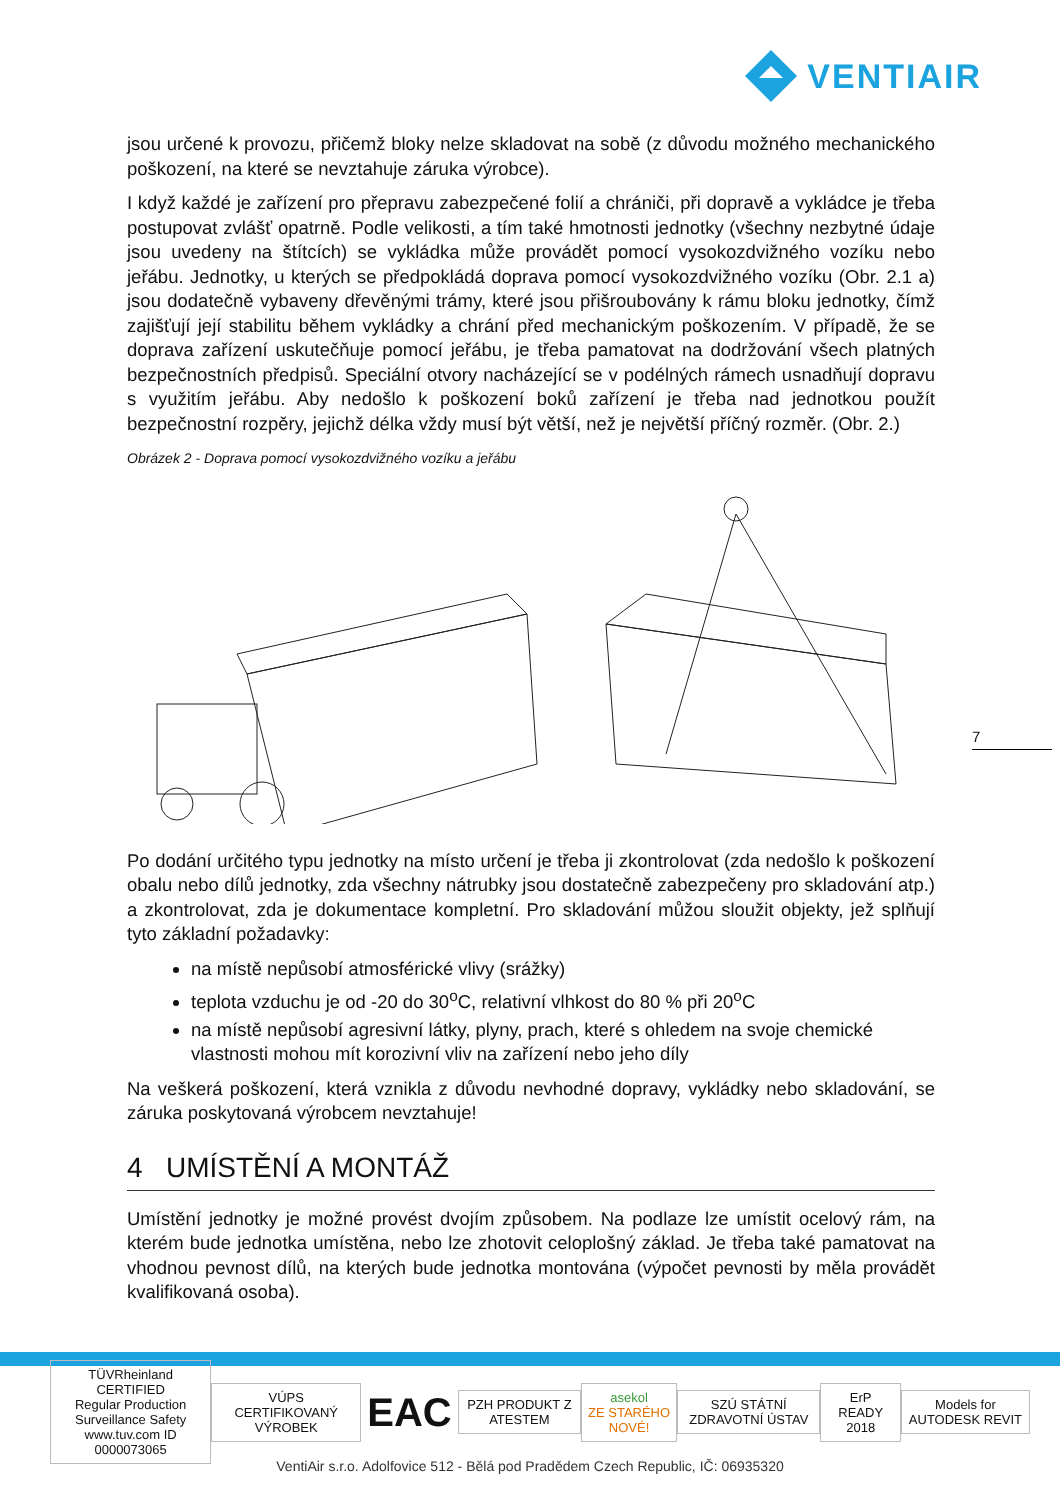VENTIAIR
jsou určené k provozu, přičemž bloky nelze skladovat na sobě (z důvodu možného mechanického poškození, na které se nevztahuje záruka výrobce).
I když každé je zařízení pro přepravu zabezpečené folií a chrániči, při dopravě a vykládce je třeba postupovat zvlášť opatrně. Podle velikosti, a tím také hmotnosti jednotky (všechny nezbytné údaje jsou uvedeny na štítcích) se vykládka může provádět pomocí vysokozdvižného vozíku nebo jeřábu. Jednotky, u kterých se předpokládá doprava pomocí vysokozdvižného vozíku (Obr. 2.1 a) jsou dodatečně vybaveny dřevěnými trámy, které jsou přišroubovány k rámu bloku jednotky, čímž zajišťují její stabilitu během vykládky a chrání před mechanickým poškozením. V případě, že se doprava zařízení uskutečňuje pomocí jeřábu, je třeba pamatovat na dodržování všech platných bezpečnostních předpisů. Speciální otvory nacházející se v podélných rámech usnadňují dopravu s využitím jeřábu. Aby nedošlo k poškození boků zařízení je třeba nad jednotkou použít bezpečnostní rozpěry, jejichž délka vždy musí být větší, než je největší příčný rozměr. (Obr. 2.)
Obrázek 2 - Doprava pomocí vysokozdvižného vozíku a jeřábu
Po dodání určitého typu jednotky na místo určení je třeba ji zkontrolovat (zda nedošlo k poškození obalu nebo dílů jednotky, zda všechny nátrubky jsou dostatečně zabezpečeny pro skladování atp.) a zkontrolovat, zda je dokumentace kompletní. Pro skladování můžou sloužit objekty, jež splňují tyto základní požadavky:
na místě nepůsobí atmosférické vlivy (srážky)
teplota vzduchu je od -20 do 30<sup>o</sup>C, relativní vlhkost do 80 % při 20<sup>o</sup>C
na místě nepůsobí agresivní látky, plyny, prach, které s ohledem na svoje chemické vlastnosti mohou mít korozivní vliv na zařízení nebo jeho díly
Na veškerá poškození, která vznikla z důvodu nevhodné dopravy, vykládky nebo skladování, se záruka poskytovaná výrobcem nevztahuje!
4 UMÍSTĚNÍ A MONTÁŽ
Umístění jednotky je možné provést dvojím způsobem. Na podlaze lze umístit ocelový rám, na kterém bude jednotka umístěna, nebo lze zhotovit celoplošný základ. Je třeba také pamatovat na vhodnou pevnost dílů, na kterých bude jednotka montována (výpočet pevnosti by měla provádět kvalifikovaná osoba).
7
TÜVRheinland CERTIFIED
Regular Production Surveillance Safety
www.tuv.com ID 0000073065
VÚPS CERTIFIKOVANÝ VÝROBEK
EAC
PZH PRODUKT Z ATESTEM
asekol
ZE STARÉHO NOVÉ!
SZÚ STÁTNÍ ZDRAVOTNÍ ÚSTAV ErP READY 2018 Models for AUTODESK REVIT
VentiAir s.r.o. Adolfovice 512 - Bělá pod Pradědem Czech Republic, IČ: 06935320